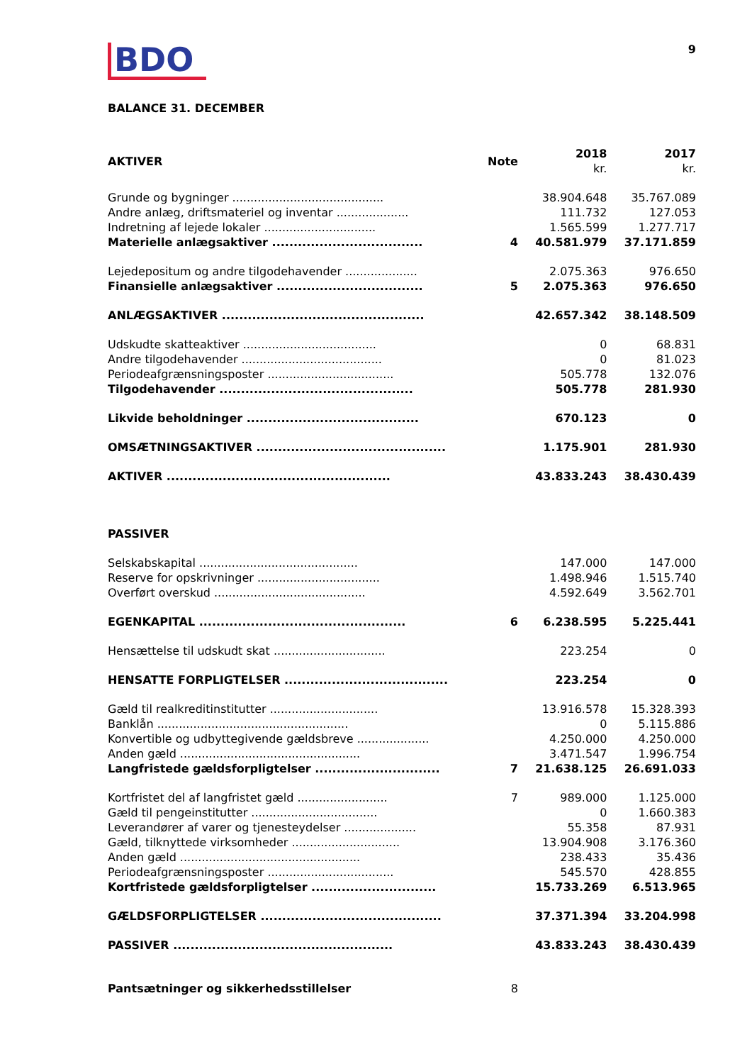9
BDO
BALANCE 31. DECEMBER
| AKTIVER | Note | 2018 kr. | 2017 kr. |
| Grunde og bygninger .......................................... | | 38.904.648 | 35.767.089 |
| Andre anlæg, driftsmateriel og inventar .................... | | 111.732 | 127.053 |
| Indretning af lejede lokaler ............................... | | 1.565.599 | 1.277.717 |
| Materielle anlægsaktiver ................................... | 4 | 40.581.979 | 37.171.859 |
| Lejedepositum og andre tilgodehavender .................... | | 2.075.363 | 976.650 |
| Finansielle anlægsaktiver .................................. | 5 | 2.075.363 | 976.650 |
| ANLÆGSAKTIVER ............................................... | | 42.657.342 | 38.148.509 |
| Udskudte skatteaktiver ..................................... | | 0 | 68.831 |
| Andre tilgodehavender ....................................... | | 0 | 81.023 |
| Periodeafgrænsningsposter ................................... | | 505.778 | 132.076 |
| Tilgodehavender ............................................. | | 505.778 | 281.930 |
| Likvide beholdninger ........................................ | | 670.123 | 0 |
| OMSÆTNINGSAKTIVER ............................................ | | 1.175.901 | 281.930 |
| AKTIVER .................................................... | | 43.833.243 | 38.430.439 |
| PASSIVER | | | |
| Selskabskapital ............................................ | | 147.000 | 147.000 |
| Reserve for opskrivninger .................................. | | 1.498.946 | 1.515.740 |
| Overført overskud .......................................... | | 4.592.649 | 3.562.701 |
| EGENKAPITAL ................................................ | 6 | 6.238.595 | 5.225.441 |
| Hensættelse til udskudt skat ............................... | | 223.254 | 0 |
| HENSATTE FORPLIGTELSER ...................................... | | 223.254 | 0 |
| Gæld til realkreditinstitutter .............................. | | 13.916.578 | 15.328.393 |
| Banklån ..................................................... | | 0 | 5.115.886 |
| Konvertible og udbyttegivende gældsbreve .................... | | 4.250.000 | 4.250.000 |
| Anden gæld .................................................. | | 3.471.547 | 1.996.754 |
| Langfristede gældsforpligtelser ............................. | 7 | 21.638.125 | 26.691.033 |
| Kortfristet del af langfristet gæld ......................... | 7 | 989.000 | 1.125.000 |
| Gæld til pengeinstitutter ................................... | | 0 | 1.660.383 |
| Leverandører af varer og tjenesteydelser .................... | | 55.358 | 87.931 |
| Gæld, tilknyttede virksomheder .............................. | | 13.904.908 | 3.176.360 |
| Anden gæld .................................................. | | 238.433 | 35.436 |
| Periodeafgrænsningsposter ................................... | | 545.570 | 428.855 |
| Kortfristede gældsforpligtelser ............................. | | 15.733.269 | 6.513.965 |
| GÆLDSFORPLIGTELSER .......................................... | | 37.371.394 | 33.204.998 |
| PASSIVER ................................................... | | 43.833.243 | 38.430.439 |
| Pantsætninger og sikkerhedsstillelser | 8 | | |